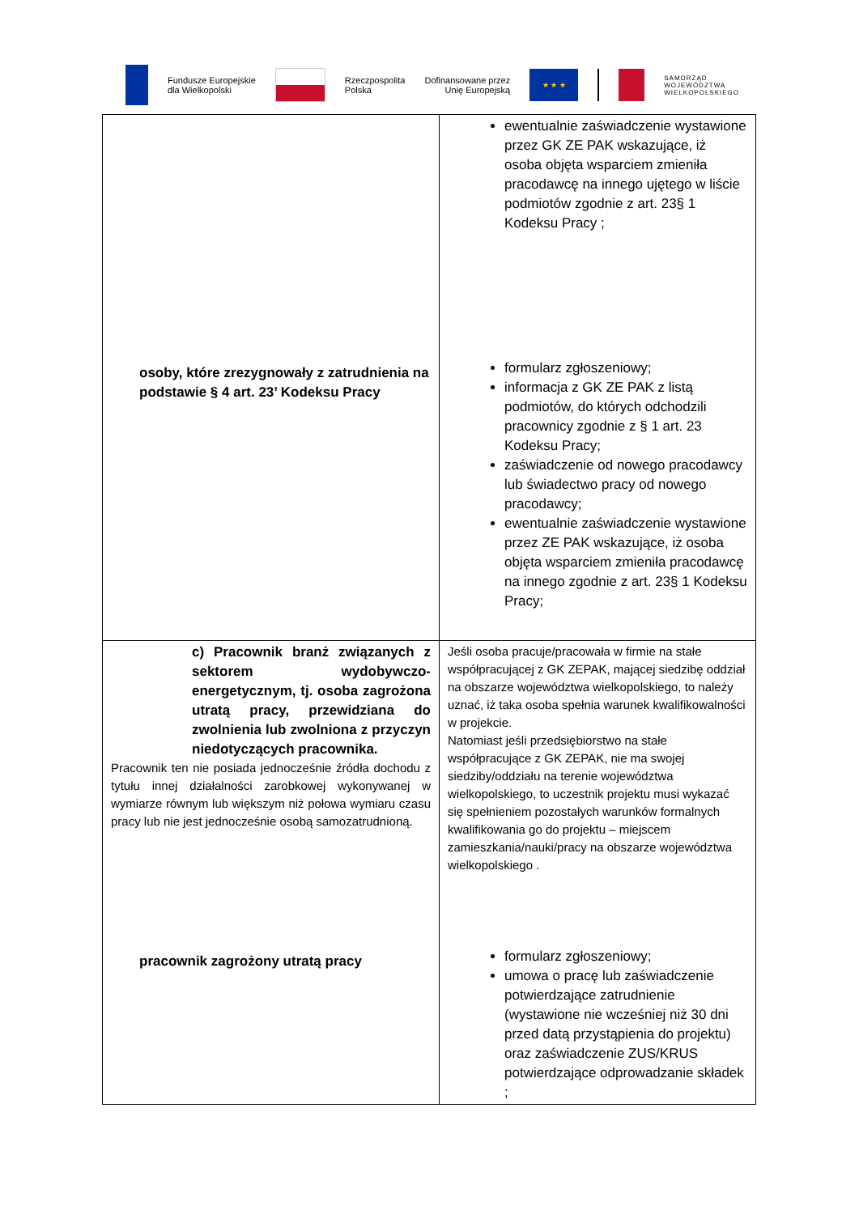Fundusze Europejskie
dla Wielkopolski
Rzeczpospolita
Polska
Dofinansowane przez
Unię Europejską
★ ★ ★
SAMORZĄD
WOJEWÓDZTWA
WIELKOPOLSKIEGO
| osoby, które zrezygnowały z zatrudnienia na podstawie § 4 art. 23’ Kodeksu Pracy | ewentualnie zaświadczenie wystawione przez GK ZE PAK wskazujące, iż osoba objęta wsparciem zmieniła pracodawcę na innego ujętego w liście podmiotów zgodnie z art. 23§ 1 Kodeksu Pracy ; formularz zgłoszeniowy; informacja z GK ZE PAK z listą podmiotów, do których odchodzili pracownicy zgodnie z § 1 art. 23 Kodeksu Pracy; zaświadczenie od nowego pracodawcy lub świadectwo pracy od nowego pracodawcy; ewentualnie zaświadczenie wystawione przez ZE PAK wskazujące, iż osoba objęta wsparciem zmieniła pracodawcę na innego zgodnie z art. 23§ 1 Kodeksu Pracy; |
| c) Pracownik branż związanych z sektorem wydobywczo-energetycznym, tj. osoba zagrożona utratą pracy, przewidziana do zwolnienia lub zwolniona z przyczyn niedotyczących pracownika. Pracownik ten nie posiada jednocześnie źródła dochodu z tytułu innej działalności zarobkowej wykonywanej w wymiarze równym lub większym niż połowa wymiaru czasu pracy lub nie jest jednocześnie osobą samozatrudnioną. pracownik zagrożony utratą pracy | Jeśli osoba pracuje/pracowała w firmie na stałe współpracującej z GK ZEPAK, mającej siedzibę oddział na obszarze województwa wielkopolskiego, to należy uznać, iż taka osoba spełnia warunek kwalifikowalności w projekcie. Natomiast jeśli przedsiębiorstwo na stałe współpracujące z GK ZEPAK, nie ma swojej siedziby/oddziału na terenie województwa wielkopolskiego, to uczestnik projektu musi wykazać się spełnieniem pozostałych warunków formalnych kwalifikowania go do projektu – miejscem zamieszkania/nauki/pracy na obszarze województwa wielkopolskiego . formularz zgłoszeniowy; umowa o pracę lub zaświadczenie potwierdzające zatrudnienie (wystawione nie wcześniej niż 30 dni przed datą przystąpienia do projektu) oraz zaświadczenie ZUS/KRUS potwierdzające odprowadzanie składek ; |